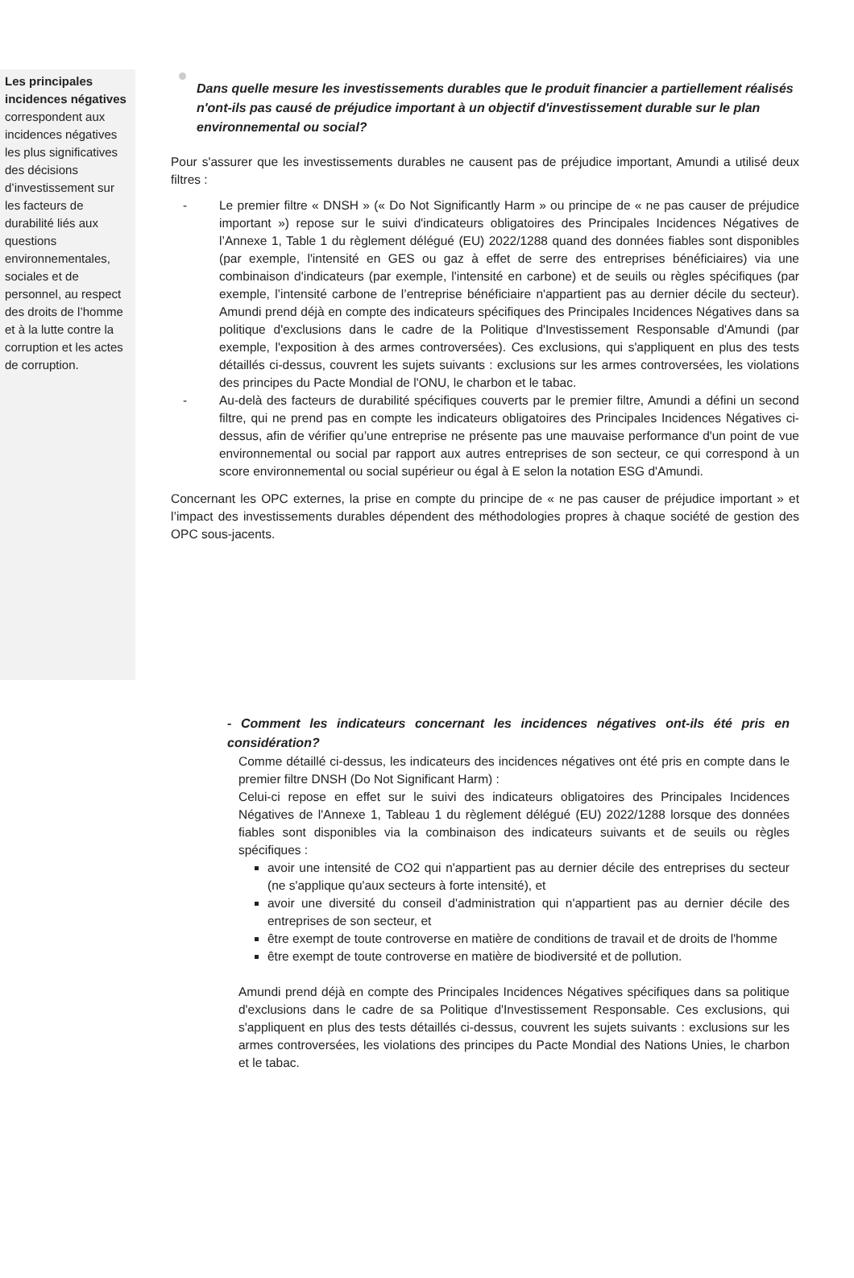Les principales incidences négatives correspondent aux incidences négatives les plus significatives des décisions d’investissement sur les facteurs de durabilité liés aux questions environnementales, sociales et de personnel, au respect des droits de l’homme et à la lutte contre la corruption et les actes de corruption.
Dans quelle mesure les investissements durables que le produit financier a partiellement réalisés n'ont-ils pas causé de préjudice important à un objectif d'investissement durable sur le plan environnemental ou social?
Pour s'assurer que les investissements durables ne causent pas de préjudice important, Amundi a utilisé deux filtres :
- Le premier filtre « DNSH » (« Do Not Significantly Harm » ou principe de « ne pas causer de préjudice important ») repose sur le suivi d'indicateurs obligatoires des Principales Incidences Négatives de l’Annexe 1, Table 1 du règlement délégué (EU) 2022/1288 quand des données fiables sont disponibles (par exemple, l'intensité en GES ou gaz à effet de serre des entreprises bénéficiaires) via une combinaison d'indicateurs (par exemple, l'intensité en carbone) et de seuils ou règles spécifiques (par exemple, l’intensité carbone de l’entreprise bénéficiaire n'appartient pas au dernier décile du secteur). Amundi prend déjà en compte des indicateurs spécifiques des Principales Incidences Négatives dans sa politique d'exclusions dans le cadre de la Politique d'Investissement Responsable d'Amundi (par exemple, l'exposition à des armes controversées). Ces exclusions, qui s'appliquent en plus des tests détaillés ci-dessus, couvrent les sujets suivants : exclusions sur les armes controversées, les violations des principes du Pacte Mondial de l'ONU, le charbon et le tabac.
- Au-delà des facteurs de durabilité spécifiques couverts par le premier filtre, Amundi a défini un second filtre, qui ne prend pas en compte les indicateurs obligatoires des Principales Incidences Négatives ci-dessus, afin de vérifier qu’une entreprise ne présente pas une mauvaise performance d'un point de vue environnemental ou social par rapport aux autres entreprises de son secteur, ce qui correspond à un score environnemental ou social supérieur ou égal à E selon la notation ESG d'Amundi.
Concernant les OPC externes, la prise en compte du principe de « ne pas causer de préjudice important » et l’impact des investissements durables dépendent des méthodologies propres à chaque société de gestion des OPC sous-jacents.
- Comment les indicateurs concernant les incidences négatives ont-ils été pris en considération?
Comme détaillé ci-dessus, les indicateurs des incidences négatives ont été pris en compte dans le premier filtre DNSH (Do Not Significant Harm) :
Celui-ci repose en effet sur le suivi des indicateurs obligatoires des Principales Incidences Négatives de l'Annexe 1, Tableau 1 du règlement délégué (EU) 2022/1288 lorsque des données fiables sont disponibles via la combinaison des indicateurs suivants et de seuils ou règles spécifiques :
avoir une intensité de CO2 qui n'appartient pas au dernier décile des entreprises du secteur (ne s'applique qu'aux secteurs à forte intensité), et
avoir une diversité du conseil d'administration qui n'appartient pas au dernier décile des entreprises de son secteur, et
être exempt de toute controverse en matière de conditions de travail et de droits de l'homme
être exempt de toute controverse en matière de biodiversité et de pollution.
Amundi prend déjà en compte des Principales Incidences Négatives spécifiques dans sa politique d'exclusions dans le cadre de sa Politique d'Investissement Responsable. Ces exclusions, qui s'appliquent en plus des tests détaillés ci-dessus, couvrent les sujets suivants : exclusions sur les armes controversées, les violations des principes du Pacte Mondial des Nations Unies, le charbon et le tabac.